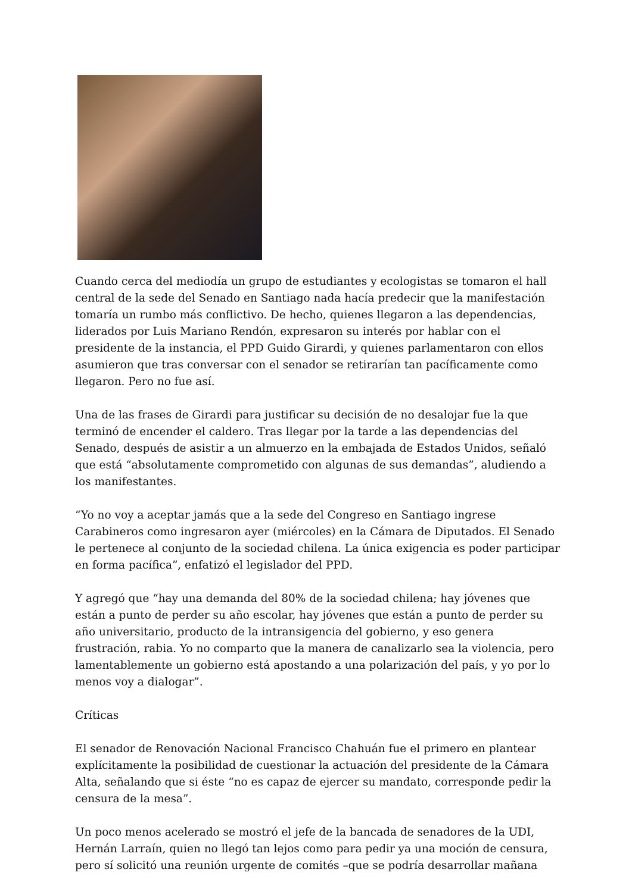Cuando cerca del mediodía un grupo de estudiantes y ecologistas se tomaron el hall central de la sede del Senado en Santiago nada hacía predecir que la manifestación tomaría un rumbo más conflictivo. De hecho, quienes llegaron a las dependencias, liderados por Luis Mariano Rendón, expresaron su interés por hablar con el presidente de la instancia, el PPD Guido Girardi, y quienes parlamentaron con ellos asumieron que tras conversar con el senador se retirarían tan pacíficamente como llegaron. Pero no fue así.
Una de las frases de Girardi para justificar su decisión de no desalojar fue la que terminó de encender el caldero. Tras llegar por la tarde a las dependencias del Senado, después de asistir a un almuerzo en la embajada de Estados Unidos, señaló que está “absolutamente comprometido con algunas de sus demandas”, aludiendo a los manifestantes.
“Yo no voy a aceptar jamás que a la sede del Congreso en Santiago ingrese Carabineros como ingresaron ayer (miércoles) en la Cámara de Diputados. El Senado le pertenece al conjunto de la sociedad chilena. La única exigencia es poder participar en forma pacífica”, enfatizó el legislador del PPD.
Y agregó que “hay una demanda del 80% de la sociedad chilena; hay jóvenes que están a punto de perder su año escolar, hay jóvenes que están a punto de perder su año universitario, producto de la intransigencia del gobierno, y eso genera frustración, rabia. Yo no comparto que la manera de canalizarlo sea la violencia, pero lamentablemente un gobierno está apostando a una polarización del país, y yo por lo menos voy a dialogar”.
Críticas
El senador de Renovación Nacional Francisco Chahuán fue el primero en plantear explícitamente la posibilidad de cuestionar la actuación del presidente de la Cámara Alta, señalando que si éste “no es capaz de ejercer su mandato, corresponde pedir la censura de la mesa”.
Un poco menos acelerado se mostró el jefe de la bancada de senadores de la UDI, Hernán Larraín, quien no llegó tan lejos como para pedir ya una moción de censura, pero sí solicitó una reunión urgente de comités –que se podría desarrollar mañana